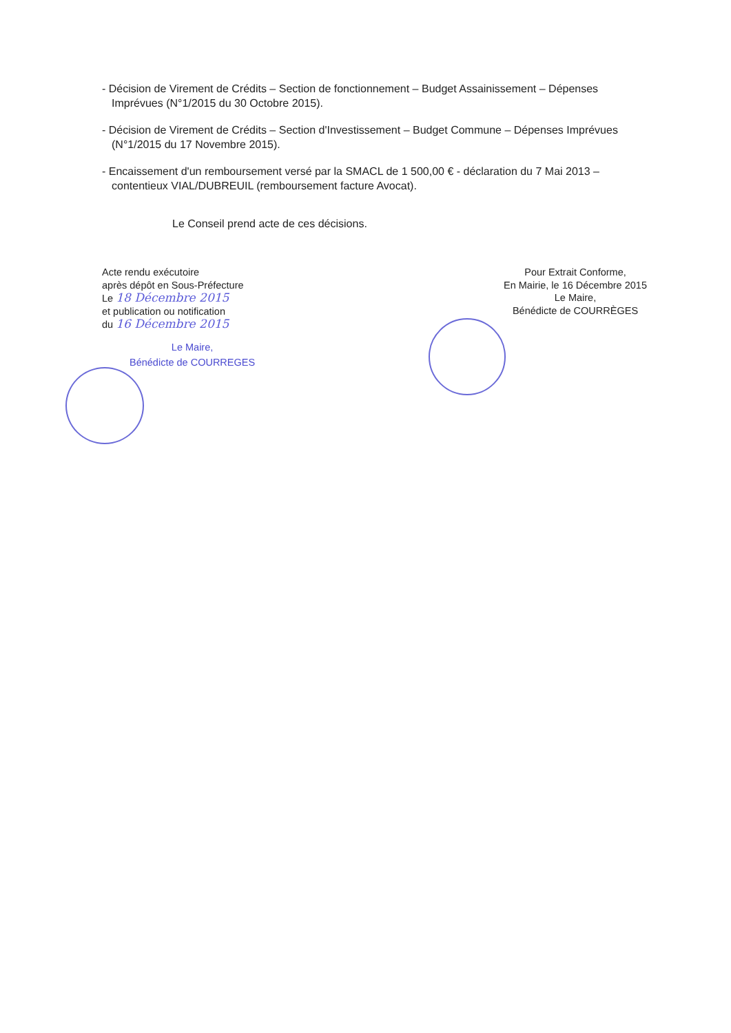- Décision de Virement de Crédits – Section de fonctionnement – Budget Assainissement – Dépenses Imprévues (N°1/2015 du 30 Octobre 2015).
- Décision de Virement de Crédits – Section d'Investissement – Budget Commune – Dépenses Imprévues (N°1/2015 du 17 Novembre 2015).
- Encaissement d'un remboursement versé par la SMACL de 1 500,00 € - déclaration du 7 Mai 2013 – contentieux VIAL/DUBREUIL (remboursement facture Avocat).
Le Conseil prend acte de ces décisions.
Acte rendu exécutoire
après dépôt en Sous-Préfecture
Le 18 Décembre 2015
et publication ou notification
du 16 Décembre 2015
Le Maire,
Bénédicte de COURREGES
Pour Extrait Conforme,
En Mairie, le 16 Décembre 2015
Le Maire,
Bénédicte de COURRÈGES